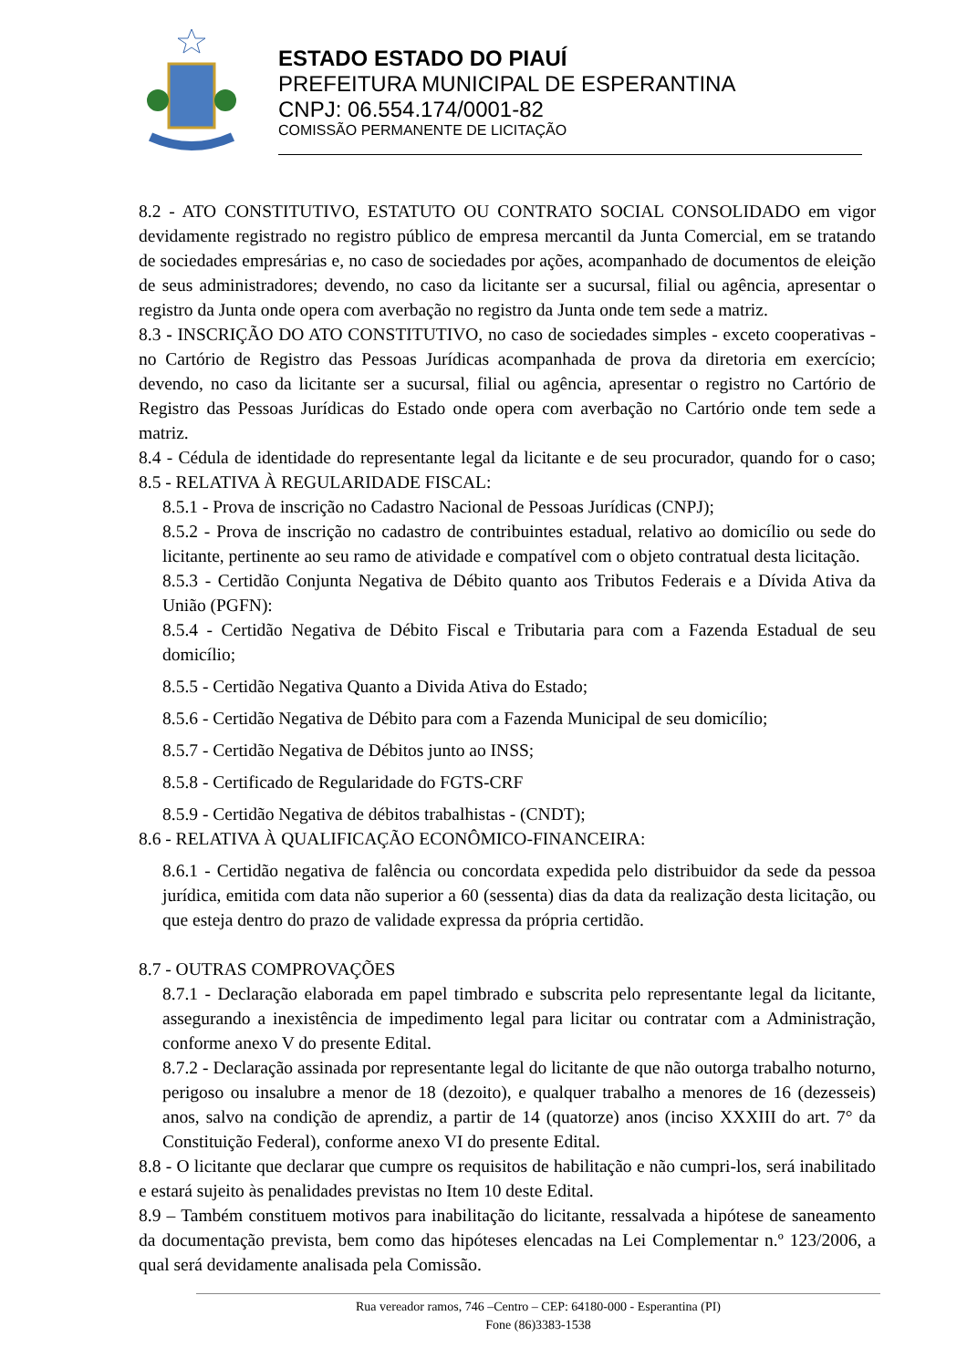ESTADO ESTADO DO PIAUÍ
PREFEITURA MUNICIPAL DE ESPERANTINA
CNPJ: 06.554.174/0001-82
COMISSÃO PERMANENTE DE LICITAÇÃO
8.2 - ATO CONSTITUTIVO, ESTATUTO OU CONTRATO SOCIAL CONSOLIDADO em vigor devidamente registrado no registro público de empresa mercantil da Junta Comercial, em se tratando de sociedades empresárias e, no caso de sociedades por ações, acompanhado de documentos de eleição de seus administradores; devendo, no caso da licitante ser a sucursal, filial ou agência, apresentar o registro da Junta onde opera com averbação no registro da Junta onde tem sede a matriz.
8.3 - INSCRIÇÃO DO ATO CONSTITUTIVO, no caso de sociedades simples - exceto cooperativas - no Cartório de Registro das Pessoas Jurídicas acompanhada de prova da diretoria em exercício; devendo, no caso da licitante ser a sucursal, filial ou agência, apresentar o registro no Cartório de Registro das Pessoas Jurídicas do Estado onde opera com averbação no Cartório onde tem sede a matriz.
8.4 - Cédula de identidade do representante legal da licitante e de seu procurador, quando for o caso; 8.5 - RELATIVA À REGULARIDADE FISCAL:
8.5.1 - Prova de inscrição no Cadastro Nacional de Pessoas Jurídicas (CNPJ);
8.5.2 - Prova de inscrição no cadastro de contribuintes estadual, relativo ao domicílio ou sede do licitante, pertinente ao seu ramo de atividade e compatível com o objeto contratual desta licitação.
8.5.3 - Certidão Conjunta Negativa de Débito quanto aos Tributos Federais e a Dívida Ativa da União (PGFN):
8.5.4 - Certidão Negativa de Débito Fiscal e Tributaria para com a Fazenda Estadual de seu domicílio;
8.5.5 - Certidão Negativa Quanto a Divida Ativa do Estado;
8.5.6 - Certidão Negativa de Débito para com a Fazenda Municipal de seu domicílio;
8.5.7 - Certidão Negativa de Débitos junto ao INSS;
8.5.8 - Certificado de Regularidade do FGTS-CRF
8.5.9 - Certidão Negativa de débitos trabalhistas - (CNDT);
8.6 - RELATIVA À QUALIFICAÇÃO ECONÔMICO-FINANCEIRA:
8.6.1 - Certidão negativa de falência ou concordata expedida pelo distribuidor da sede da pessoa jurídica, emitida com data não superior a 60 (sessenta) dias da data da realização desta licitação, ou que esteja dentro do prazo de validade expressa da própria certidão.
8.7 - OUTRAS COMPROVAÇÕES
8.7.1 - Declaração elaborada em papel timbrado e subscrita pelo representante legal da licitante, assegurando a inexistência de impedimento legal para licitar ou contratar com a Administração, conforme anexo V do presente Edital.
8.7.2 - Declaração assinada por representante legal do licitante de que não outorga trabalho noturno, perigoso ou insalubre a menor de 18 (dezoito), e qualquer trabalho a menores de 16 (dezesseis) anos, salvo na condição de aprendiz, a partir de 14 (quatorze) anos (inciso XXXIII do art. 7° da Constituição Federal), conforme anexo VI do presente Edital.
8.8 - O licitante que declarar que cumpre os requisitos de habilitação e não cumpri-los, será inabilitado e estará sujeito às penalidades previstas no Item 10 deste Edital.
8.9 – Também constituem motivos para inabilitação do licitante, ressalvada a hipótese de saneamento da documentação prevista, bem como das hipóteses elencadas na Lei Complementar n.º 123/2006, a qual será devidamente analisada pela Comissão.
Rua vereador ramos, 746 –Centro – CEP: 64180-000 - Esperantina (PI)
Fone (86)3383-1538